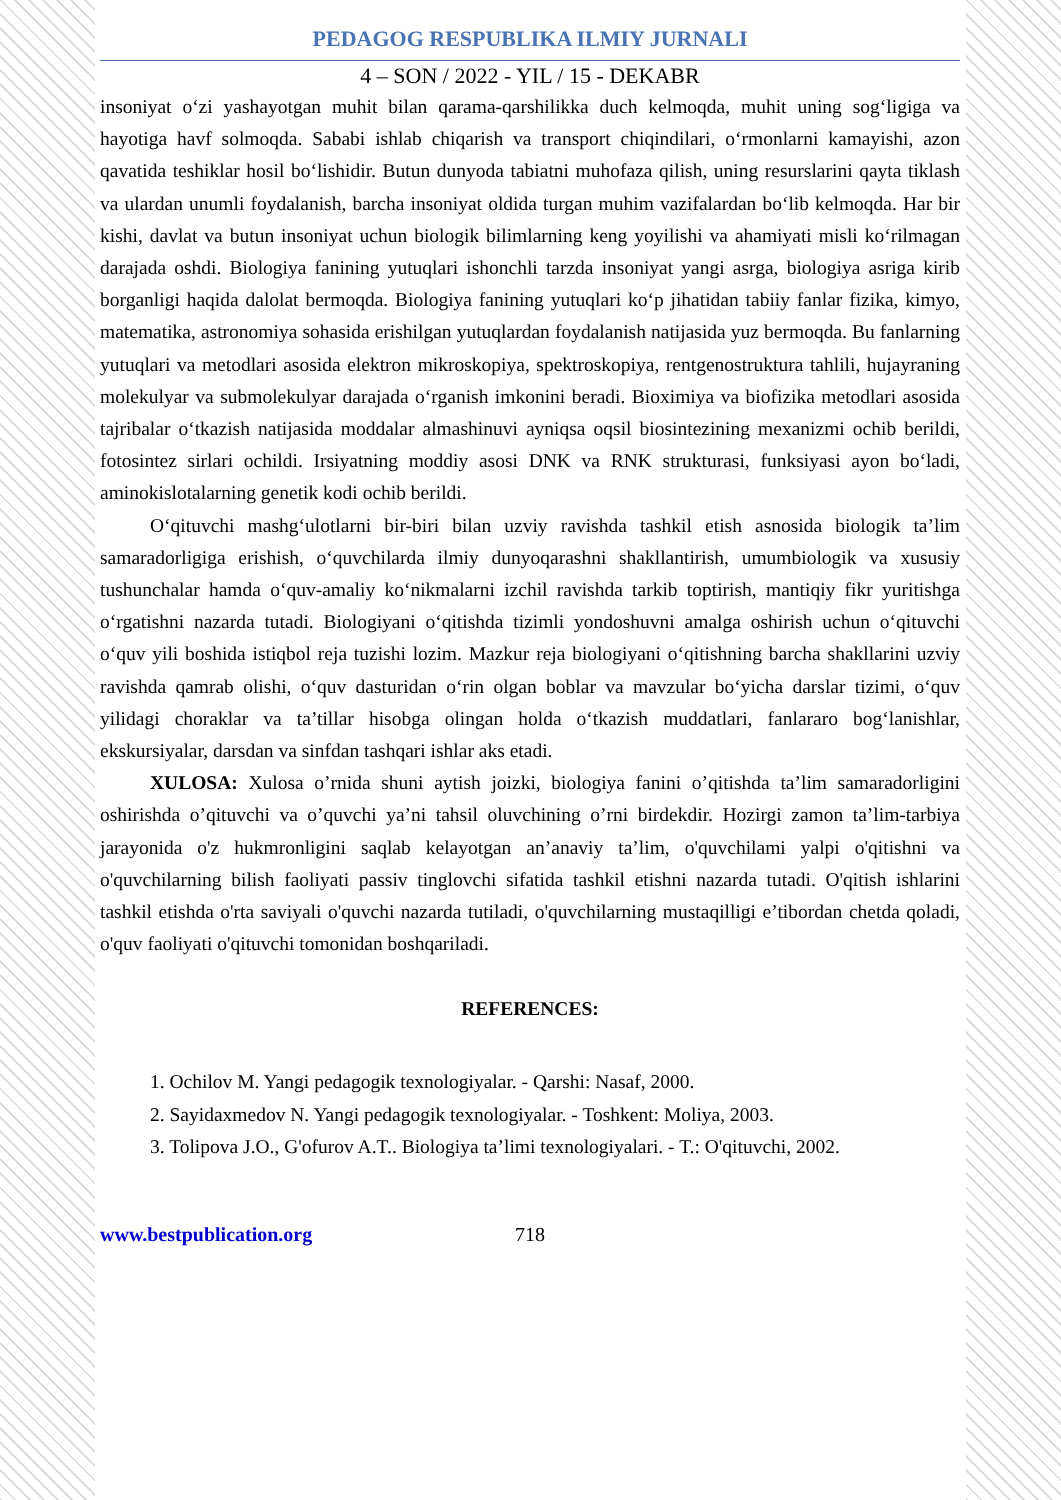PEDAGOG RESPUBLIKA ILMIY JURNALI
4 – SON / 2022 - YIL / 15 - DEKABR
insoniyat oʻzi yashayotgan muhit bilan qarama-qarshilikka duch kelmoqda, muhit uning sogʻligiga va hayotiga havf solmoqda. Sababi ishlab chiqarish va transport chiqindilari, oʻrmonlarni kamayishi, azon qavatida teshiklar hosil boʻlishidir. Butun dunyoda tabiatni muhofaza qilish, uning resurslarini qayta tiklash va ulardan unumli foydalanish, barcha insoniyat oldida turgan muhim vazifalardan boʻlib kelmoqda. Har bir kishi, davlat va butun insoniyat uchun biologik bilimlarning keng yoyilishi va ahamiyati misli koʻrilmagan darajada oshdi. Biologiya fanining yutuqlari ishonchli tarzda insoniyat yangi asrga, biologiya asriga kirib borganligi haqida dalolat bermoqda. Biologiya fanining yutuqlari koʻp jihatidan tabiiy fanlar fizika, kimyo, matematika, astronomiya sohasida erishilgan yutuqlardan foydalanish natijasida yuz bermoqda. Bu fanlarning yutuqlari va metodlari asosida elektron mikroskopiya, spektroskopiya, rentgenostruktura tahlili, hujayraning molekulyar va submolekulyar darajada oʻrganish imkonini beradi. Bioximiya va biofizika metodlari asosida tajribalar oʻtkazish natijasida moddalar almashinuvi ayniqsa oqsil biosintezining mexanizmi ochib berildi, fotosintez sirlari ochildi. Irsiyatning moddiy asosi DNK va RNK strukturasi, funksiyasi ayon boʻladi, aminokislotalarning genetik kodi ochib berildi.
Oʻqituvchi mashgʻulotlarni bir-biri bilan uzviy ravishda tashkil etish asnosida biologik ta’lim samaradorligiga erishish, oʻquvchilarda ilmiy dunyoqarashni shakllantirish, umumbiologik va xususiy tushunchalar hamda oʻquv-amaliy koʻnikmalarni izchil ravishda tarkib toptirish, mantiqiy fikr yuritishga oʻrgatishni nazarda tutadi. Biologiyani oʻqitishda tizimli yondoshuvni amalga oshirish uchun oʻqituvchi oʻquv yili boshida istiqbol reja tuzishi lozim. Mazkur reja biologiyani oʻqitishning barcha shakllarini uzviy ravishda qamrab olishi, oʻquv dasturidan oʻrin olgan boblar va mavzular boʻyicha darslar tizimi, oʻquv yilidagi choraklar va ta’tillar hisobga olingan holda oʻtkazish muddatlari, fanlararo bogʻlanishlar, ekskursiyalar, darsdan va sinfdan tashqari ishlar aks etadi.
XULOSA: Xulosa o’rnida shuni aytish joizki, biologiya fanini o’qitishda ta’lim samaradorligini oshirishda o’qituvchi va o’quvchi ya’ni tahsil oluvchining o’rni birdekdir. Hozirgi zamon ta’lim-tarbiya jarayonida o'z hukmronligini saqlab kelayotgan an’anaviy ta’lim, o'quvchilami yalpi o'qitishni va o'quvchilarning bilish faoliyati passiv tinglovchi sifatida tashkil etishni nazarda tutadi. O'qitish ishlarini tashkil etishda o'rta saviyali o'quvchi nazarda tutiladi, o'quvchilarning mustaqilligi e’tibordan chetda qoladi, o'quv faoliyati o'qituvchi tomonidan boshqariladi.
REFERENCES:
1. Ochilov M. Yangi pedagogik texnologiyalar. - Qarshi: Nasaf, 2000.
2. Sayidaxmedov N. Yangi pedagogik texnologiyalar. - Toshkent: Moliya, 2003.
3. Tolipova J.O., G'ofurov A.T.. Biologiya ta’limi texnologiyalari. - T.: O'qituvchi, 2002.
www.bestpublication.org 718